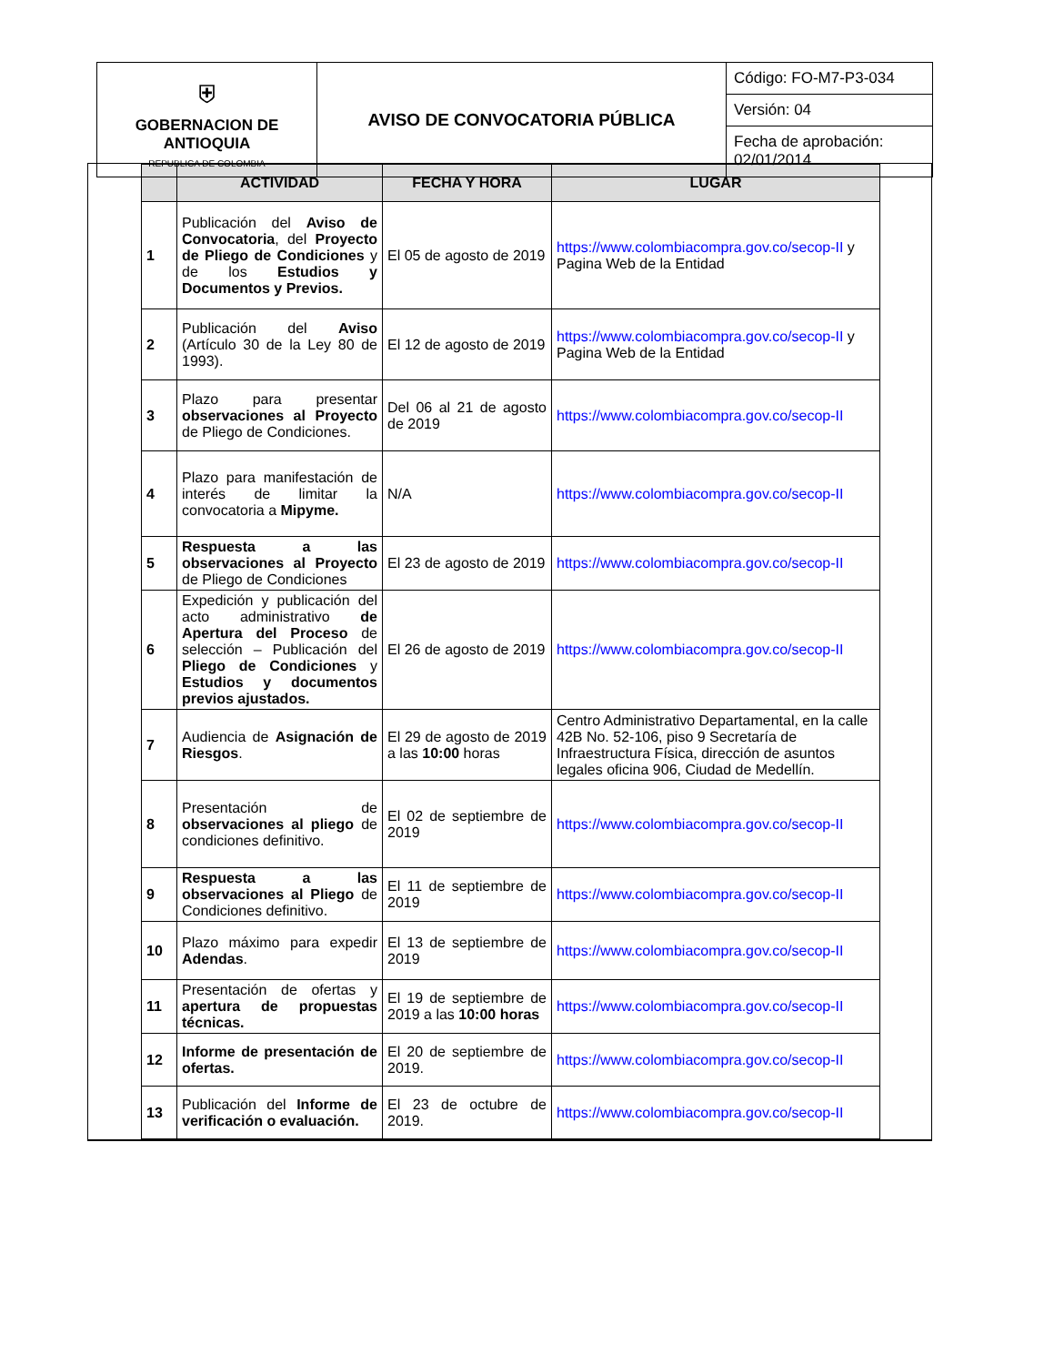| ⛨ GOBERNACION DE ANTIOQUIA REPUBLICA DE COLOMBIA | AVISO DE CONVOCATORIA PÚBLICA | Código: FO-M7-P3-034 |
| | | Versión: 04 |
| | | Fecha de aprobación: 02/01/2014 |
| | ACTIVIDAD | FECHA Y HORA | LUGAR |
| --- | --- | --- | --- |
| 1 | Publicación del Aviso de Convocatoria , del Proyecto de Pliego de Condiciones y de los Estudios y Documentos y Previos. | El 05 de agosto de 2019 | https://www.colombiacompra.gov.co/secop-II y Pagina Web de la Entidad |
| 2 | Publicación del Aviso (Artículo 30 de la Ley 80 de 1993). | El 12 de agosto de 2019 | https://www.colombiacompra.gov.co/secop-II y Pagina Web de la Entidad |
| 3 | Plazo para presentar observaciones al Proyecto de Pliego de Condiciones. | Del 06 al 21 de agosto de 2019 | https://www.colombiacompra.gov.co/secop-II |
| 4 | Plazo para manifestación de interés de limitar la convocatoria a Mipyme. | N/A | https://www.colombiacompra.gov.co/secop-II |
| 5 | Respuesta a las observaciones al Proyecto de Pliego de Condiciones | El 23 de agosto de 2019 | https://www.colombiacompra.gov.co/secop-II |
| 6 | Expedición y publicación del acto administrativo de Apertura del Proceso de selección – Publicación del Pliego de Condiciones y Estudios y documentos previos ajustados. | El 26 de agosto de 2019 | https://www.colombiacompra.gov.co/secop-II |
| 7 | Audiencia de Asignación de Riesgos . | El 29 de agosto de 2019 a las 10:00 horas | Centro Administrativo Departamental, en la calle 42B No. 52-106, piso 9 Secretaría de Infraestructura Física, dirección de asuntos legales oficina 906, Ciudad de Medellín. |
| 8 | Presentación de observaciones al pliego de condiciones definitivo. | El 02 de septiembre de 2019 | https://www.colombiacompra.gov.co/secop-II |
| 9 | Respuesta a las observaciones al Pliego de Condiciones definitivo. | El 11 de septiembre de 2019 | https://www.colombiacompra.gov.co/secop-II |
| 10 | Plazo máximo para expedir Adendas . | El 13 de septiembre de 2019 | https://www.colombiacompra.gov.co/secop-II |
| 11 | Presentación de ofertas y apertura de propuestas técnicas. | El 19 de septiembre de 2019 a las 10:00 horas | https://www.colombiacompra.gov.co/secop-II |
| 12 | Informe de presentación de ofertas. | El 20 de septiembre de 2019. | https://www.colombiacompra.gov.co/secop-II |
| 13 | Publicación del Informe de verificación o evaluación. | El 23 de octubre de 2019. | https://www.colombiacompra.gov.co/secop-II |